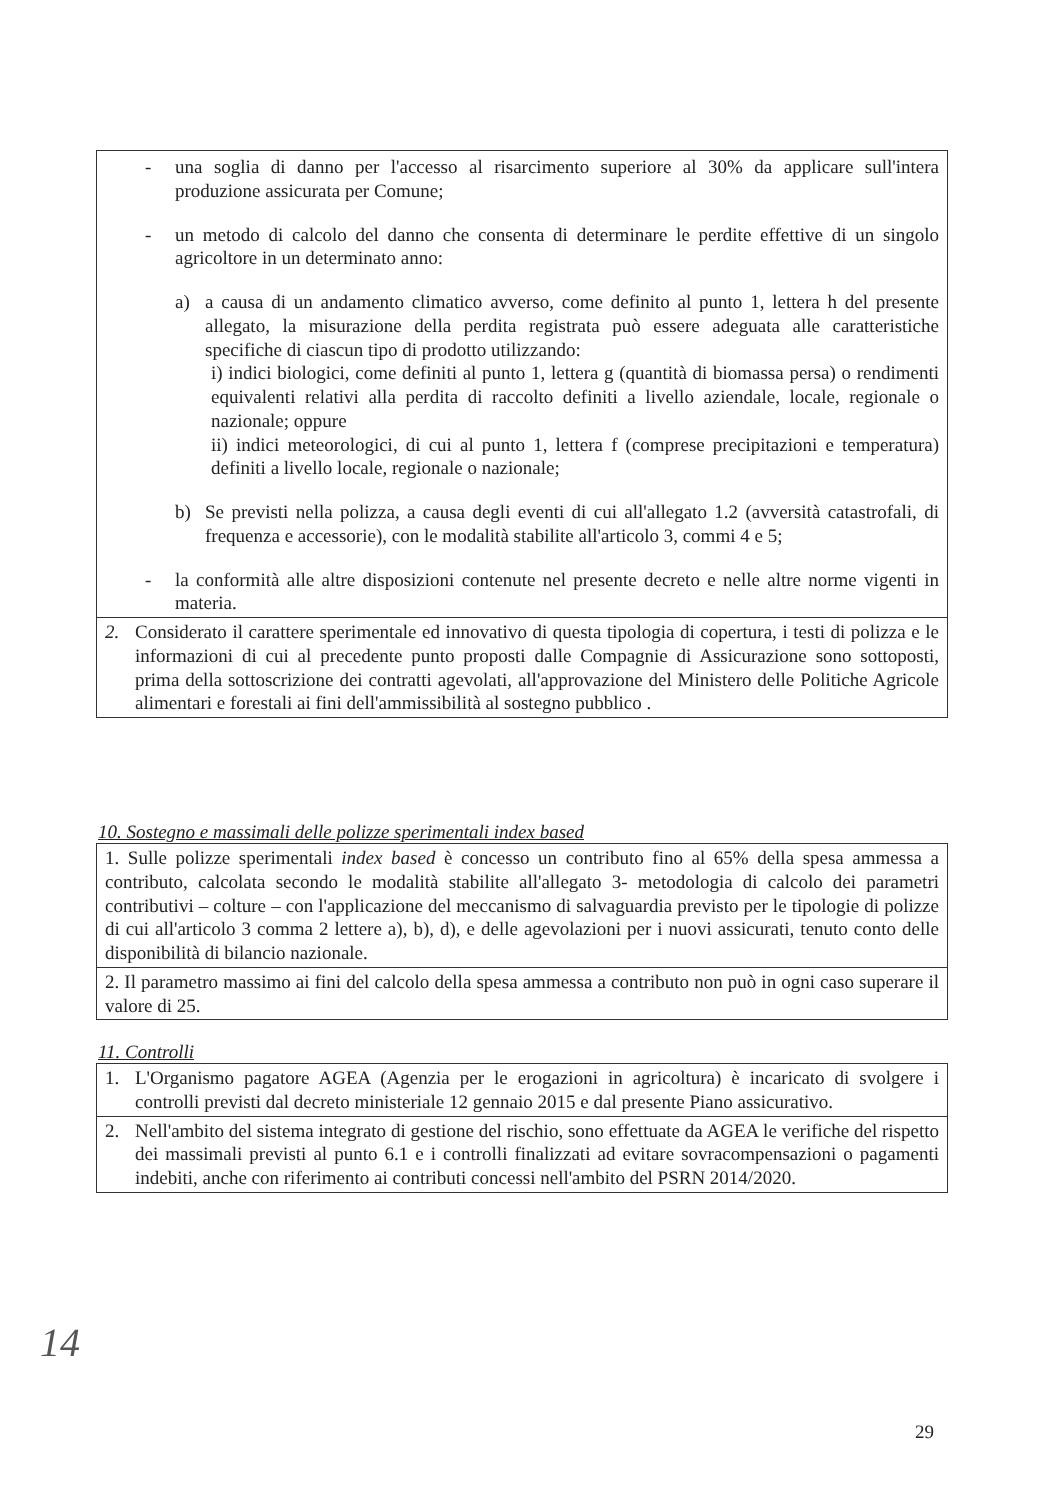- una soglia di danno per l'accesso al risarcimento superiore al 30% da applicare sull'intera produzione assicurata per Comune;
- un metodo di calcolo del danno che consenta di determinare le perdite effettive di un singolo agricoltore in un determinato anno:
a) a causa di un andamento climatico avverso, come definito al punto 1, lettera h del presente allegato, la misurazione della perdita registrata può essere adeguata alle caratteristiche specifiche di ciascun tipo di prodotto utilizzando:
i) indici biologici, come definiti al punto 1, lettera g (quantità di biomassa persa) o rendimenti equivalenti relativi alla perdita di raccolto definiti a livello aziendale, locale, regionale o nazionale; oppure
ii) indici meteorologici, di cui al punto 1, lettera f (comprese precipitazioni e temperatura) definiti a livello locale, regionale o nazionale;
b) Se previsti nella polizza, a causa degli eventi di cui all'allegato 1.2 (avversità catastrofali, di frequenza e accessorie), con le modalità stabilite all'articolo 3, commi 4 e 5;
- la conformità alle altre disposizioni contenute nel presente decreto e nelle altre norme vigenti in materia.
2. Considerato il carattere sperimentale ed innovativo di questa tipologia di copertura, i testi di polizza e le informazioni di cui al precedente punto proposti dalle Compagnie di Assicurazione sono sottoposti, prima della sottoscrizione dei contratti agevolati, all'approvazione del Ministero delle Politiche Agricole alimentari e forestali ai fini dell'ammissibilità al sostegno pubblico .
10. Sostegno e massimali delle polizze sperimentali index based
1. Sulle polizze sperimentali index based è concesso un contributo fino al 65% della spesa ammessa a contributo, calcolata secondo le modalità stabilite all'allegato 3- metodologia di calcolo dei parametri contributivi – colture – con l'applicazione del meccanismo di salvaguardia previsto per le tipologie di polizze di cui all'articolo 3 comma 2 lettere a), b), d), e delle agevolazioni per i nuovi assicurati, tenuto conto delle disponibilità di bilancio nazionale.
2. Il parametro massimo ai fini del calcolo della spesa ammessa a contributo non può in ogni caso superare il valore di 25.
11. Controlli
1. L'Organismo pagatore AGEA (Agenzia per le erogazioni in agricoltura) è incaricato di svolgere i controlli previsti dal decreto ministeriale 12 gennaio 2015 e dal presente Piano assicurativo.
2. Nell'ambito del sistema integrato di gestione del rischio, sono effettuate da AGEA le verifiche del rispetto dei massimali previsti al punto 6.1 e i controlli finalizzati ad evitare sovracompensazioni o pagamenti indebiti, anche con riferimento ai contributi concessi nell'ambito del PSRN 2014/2020.
14
29